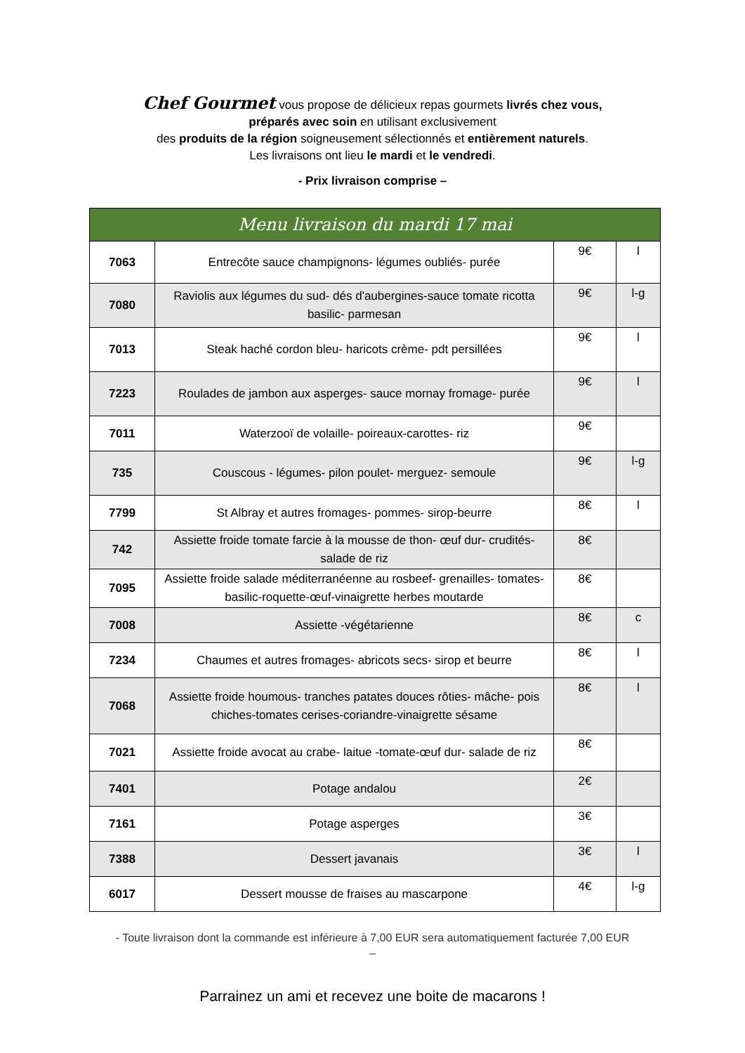Chef Gourmet vous propose de délicieux repas gourmets livrés chez vous,
préparés avec soin en utilisant exclusivement
des produits de la région soigneusement sélectionnés et entièrement naturels.
Les livraisons ont lieu le mardi et le vendredi.
- Prix livraison comprise –
| Menu livraison du mardi 17 mai | | | |
| --- | --- | --- | --- |
| 7063 | Entrecôte sauce champignons- légumes oubliés- purée | 9€ | l |
| 7080 | Raviolis aux légumes du sud- dés d'aubergines-sauce tomate ricotta basilic- parmesan | 9€ | l-g |
| 7013 | Steak haché cordon bleu- haricots crème- pdt persillées | 9€ | l |
| 7223 | Roulades de jambon aux asperges- sauce mornay fromage- purée | 9€ | l |
| 7011 | Waterzooï de volaille- poireaux-carottes- riz | 9€ | |
| 735 | Couscous - légumes- pilon poulet- merguez- semoule | 9€ | l-g |
| 7799 | St Albray et autres fromages- pommes- sirop-beurre | 8€ | l |
| 742 | Assiette froide tomate farcie à la mousse de thon- œuf dur- crudités- salade de riz | 8€ | |
| 7095 | Assiette froide salade méditerranéenne au rosbeef- grenailles- tomates-basilic-roquette-œuf-vinaigrette herbes moutarde | 8€ | |
| 7008 | Assiette -végétarienne | 8€ | c |
| 7234 | Chaumes et autres fromages- abricots secs- sirop et beurre | 8€ | l |
| 7068 | Assiette froide houmous- tranches patates douces rôties- mâche- pois chiches-tomates cerises-coriandre-vinaigrette sésame | 8€ | l |
| 7021 | Assiette froide avocat au crabe- laitue -tomate-œuf dur- salade de riz | 8€ | |
| 7401 | Potage andalou | 2€ | |
| 7161 | Potage asperges | 3€ | |
| 7388 | Dessert javanais | 3€ | l |
| 6017 | Dessert mousse de fraises au mascarpone | 4€ | l-g |
- Toute livraison dont la commande est inférieure à 7,00 EUR sera automatiquement facturée 7,00 EUR –
Parrainez un ami et recevez une boite de macarons !